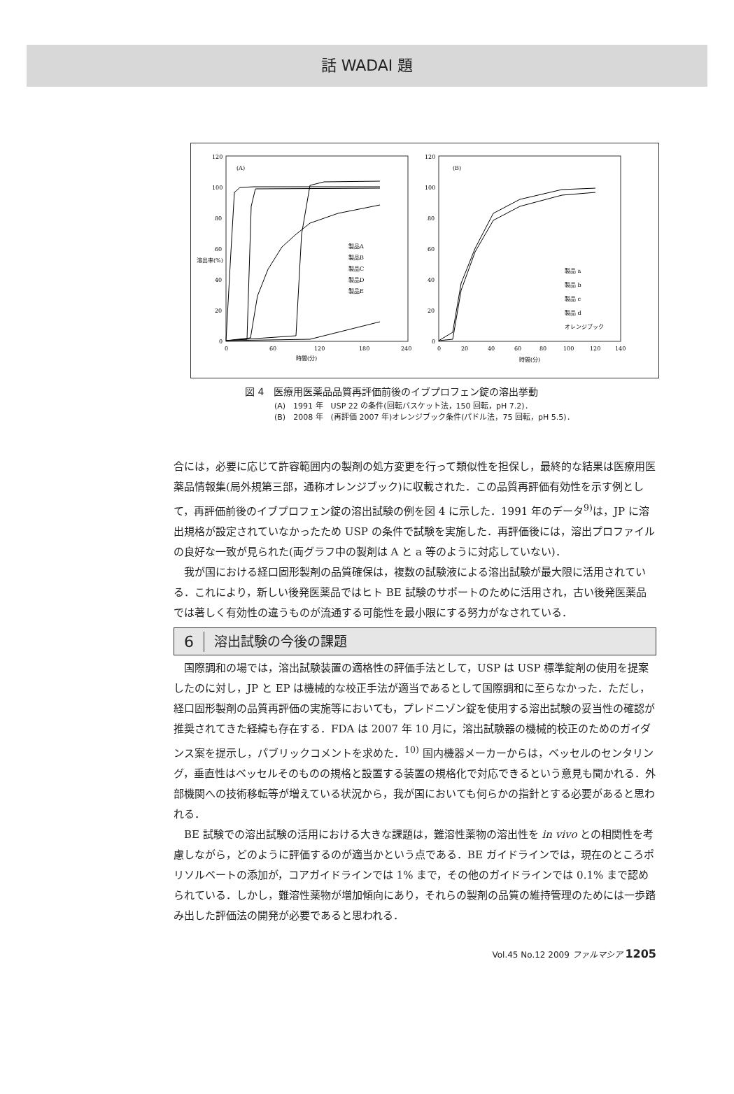話 WADAI 題
(A)
120
100
80
60
40
20
0
0
60
120
180
240
時間(分)
溶出率(%)
製品A
製品B
製品C
製品D
製品E
(B)
120
100
80
60
40
20
0
0
20
40
60
80
100
120
140
時間(分)
製品 a
製品 b
製品 c
製品 d
オレンジブック
図 4　医療用医薬品品質再評価前後のイブプロフェン錠の溶出挙動
(A)　1991 年　USP 22 の条件(回転バスケット法，150 回転，pH 7.2)．
(B)　2008 年　(再評価 2007 年)オレンジブック条件(パドル法，75 回転，pH 5.5)．
合には，必要に応じて許容範囲内の製剤の処方変更を行って類似性を担保し，最終的な結果は医療用医薬品情報集(局外規第三部，通称オレンジブック)に収載された．この品質再評価有効性を示す例として，再評価前後のイブプロフェン錠の溶出試験の例を図 4 に示した．1991 年のデータ<sup>9)</sup>は，JP に溶出規格が設定されていなかったため USP の条件で試験を実施した．再評価後には，溶出プロファイルの良好な一致が見られた(両グラフ中の製剤は A と a 等のように対応していない)．
我が国における経口固形製剤の品質確保は，複数の試験液による溶出試験が最大限に活用されている．これにより，新しい後発医薬品ではヒト BE 試験のサポートのために活用され，古い後発医薬品では著しく有効性の違うものが流通する可能性を最小限にする努力がなされている．
6 溶出試験の今後の課題
国際調和の場では，溶出試験装置の適格性の評価手法として，USP は USP 標準錠剤の使用を提案したのに対し，JP と EP は機械的な校正手法が適当であるとして国際調和に至らなかった．ただし，経口固形製剤の品質再評価の実施等においても，プレドニゾン錠を使用する溶出試験の妥当性の確認が推奨されてきた経緯も存在する．FDA は 2007 年 10 月に，溶出試験器の機械的校正のためのガイダンス案を提示し，パブリックコメントを求めた．<sup>10)</sup> 国内機器メーカーからは，ベッセルのセンタリング，垂直性はベッセルそのものの規格と設置する装置の規格化で対応できるという意見も聞かれる．外部機関への技術移転等が増えている状況から，我が国においても何らかの指針とする必要があると思われる．
BE 試験での溶出試験の活用における大きな課題は，難溶性薬物の溶出性を in vivo との相関性を考慮しながら，どのように評価するのが適当かという点である．BE ガイドラインでは，現在のところポリソルベートの添加が，コアガイドラインでは 1% まで，その他のガイドラインでは 0.1% まで認められている．しかし，難溶性薬物が増加傾向にあり，それらの製剤の品質の維持管理のためには一歩踏み出した評価法の開発が必要であると思われる．
Vol.45 No.12 2009 ファルマシア 1205